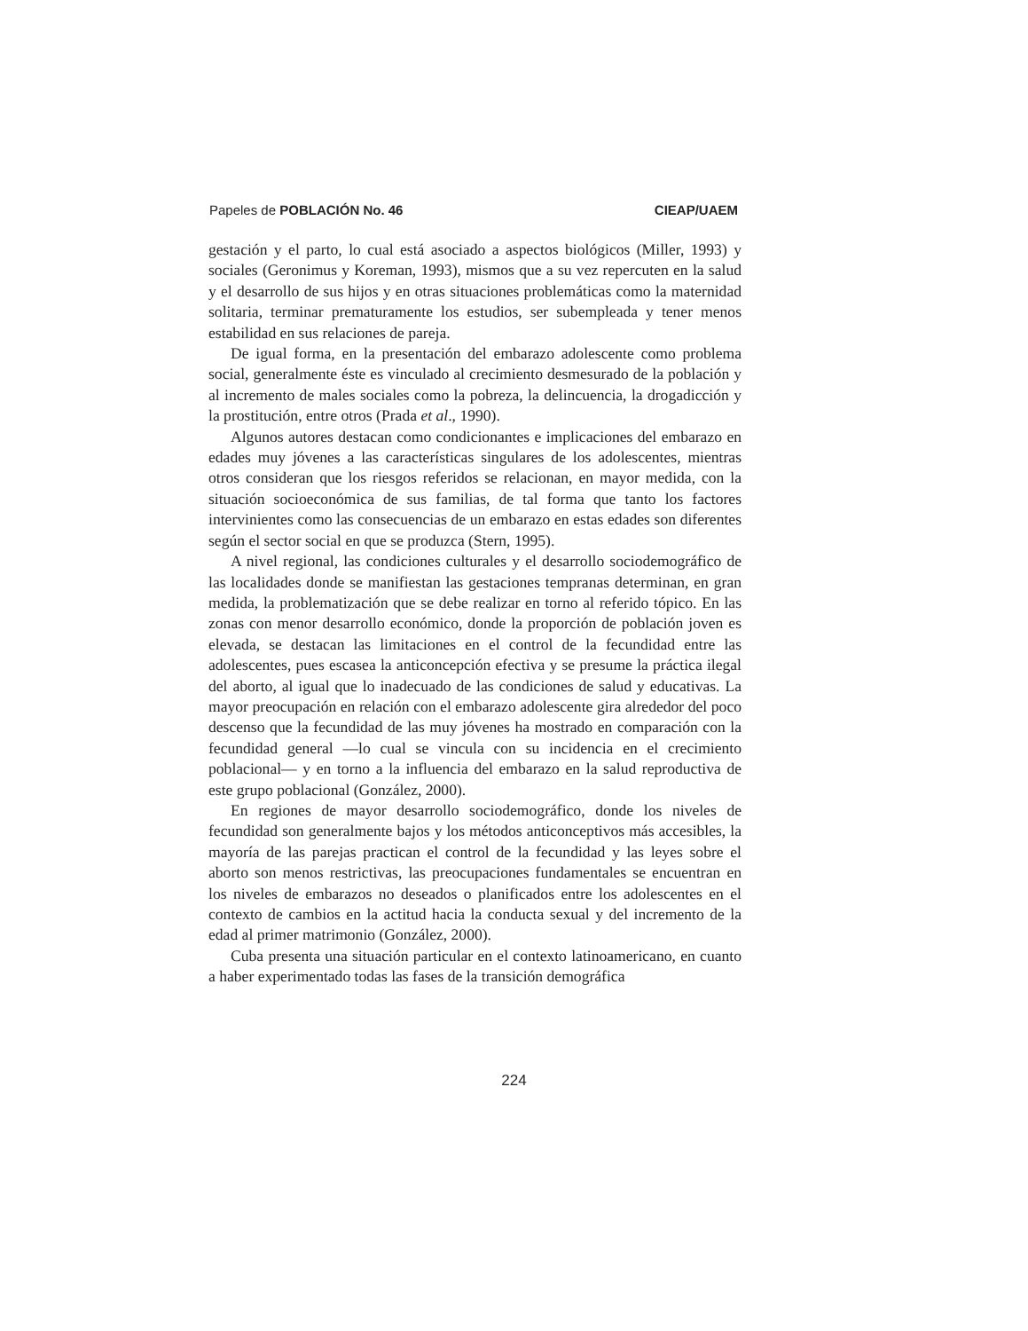Papeles de POBLACIÓN No. 46 CIEAP/UAEM
gestación y el parto, lo cual está asociado a aspectos biológicos (Miller, 1993) y sociales (Geronimus y Koreman, 1993), mismos que a su vez repercuten en la salud y el desarrollo de sus hijos y en otras situaciones problemáticas como la maternidad solitaria, terminar prematuramente los estudios, ser subempleada y tener menos estabilidad en sus relaciones de pareja.
De igual forma, en la presentación del embarazo adolescente como problema social, generalmente éste es vinculado al crecimiento desmesurado de la población y al incremento de males sociales como la pobreza, la delincuencia, la drogadicción y la prostitución, entre otros (Prada et al., 1990).
Algunos autores destacan como condicionantes e implicaciones del embarazo en edades muy jóvenes a las características singulares de los adolescentes, mientras otros consideran que los riesgos referidos se relacionan, en mayor medida, con la situación socioeconómica de sus familias, de tal forma que tanto los factores intervinientes como las consecuencias de un embarazo en estas edades son diferentes según el sector social en que se produzca (Stern, 1995).
A nivel regional, las condiciones culturales y el desarrollo sociodemográfico de las localidades donde se manifiestan las gestaciones tempranas determinan, en gran medida, la problematización que se debe realizar en torno al referido tópico. En las zonas con menor desarrollo económico, donde la proporción de población joven es elevada, se destacan las limitaciones en el control de la fecundidad entre las adolescentes, pues escasea la anticoncepción efectiva y se presume la práctica ilegal del aborto, al igual que lo inadecuado de las condiciones de salud y educativas. La mayor preocupación en relación con el embarazo adolescente gira alrededor del poco descenso que la fecundidad de las muy jóvenes ha mostrado en comparación con la fecundidad general —lo cual se vincula con su incidencia en el crecimiento poblacional— y en torno a la influencia del embarazo en la salud reproductiva de este grupo poblacional (González, 2000).
En regiones de mayor desarrollo sociodemográfico, donde los niveles de fecundidad son generalmente bajos y los métodos anticonceptivos más accesibles, la mayoría de las parejas practican el control de la fecundidad y las leyes sobre el aborto son menos restrictivas, las preocupaciones fundamentales se encuentran en los niveles de embarazos no deseados o planificados entre los adolescentes en el contexto de cambios en la actitud hacia la conducta sexual y del incremento de la edad al primer matrimonio (González, 2000).
Cuba presenta una situación particular en el contexto latinoamericano, en cuanto a haber experimentado todas las fases de la transición demográfica
224